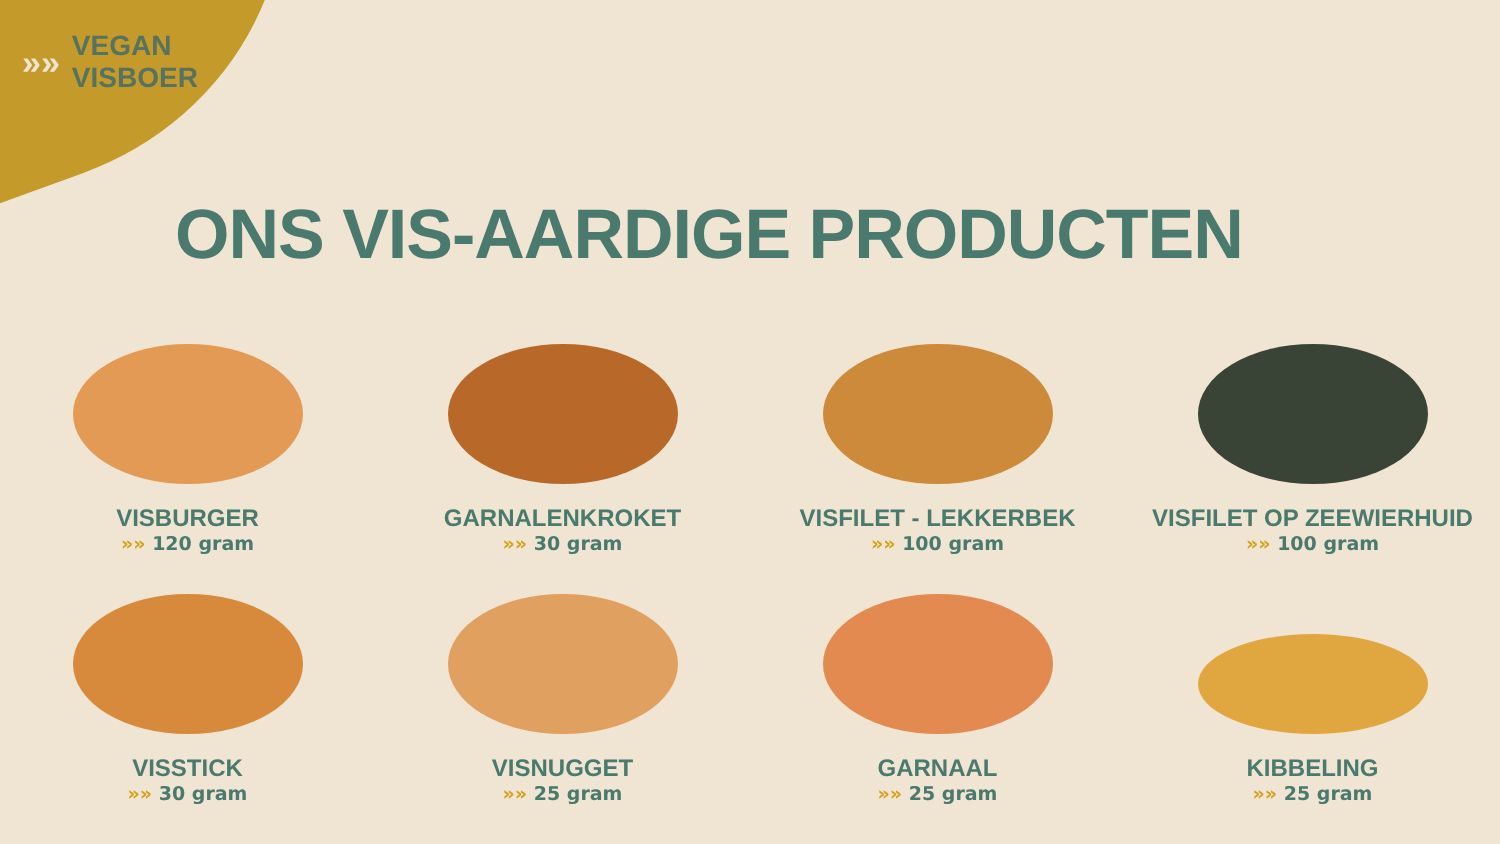»»
VEGAN
VISBOER
ONS VIS-AARDIGE PRODUCTEN
VISBURGER
»» 120 gram
GARNALENKROKET
»» 30 gram
VISFILET - LEKKERBEK
»» 100 gram
VISFILET OP ZEEWIERHUID
»» 100 gram
VISSTICK
»» 30 gram
VISNUGGET
»» 25 gram
GARNAAL
»» 25 gram
KIBBELING
»» 25 gram